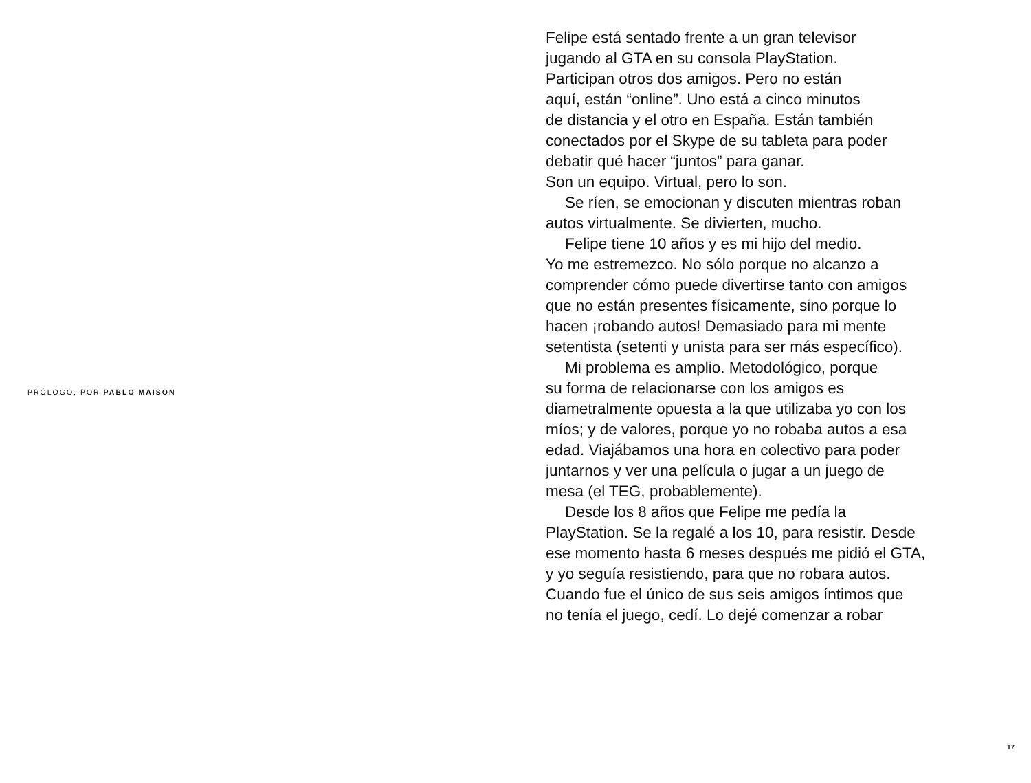PRÓLOGO, POR PABLO MAISON
Felipe está sentado frente a un gran televisor
jugando al GTA en su consola PlayStation.
Participan otros dos amigos. Pero no están
aquí, están “online”. Uno está a cinco minutos
de distancia y el otro en España. Están también
conectados por el Skype de su tableta para poder
debatir qué hacer “juntos” para ganar.
Son un equipo. Virtual, pero lo son.
Se ríen, se emocionan y discuten mientras roban
autos virtualmente. Se divierten, mucho.
Felipe tiene 10 años y es mi hijo del medio.
Yo me estremezco. No sólo porque no alcanzo a
comprender cómo puede divertirse tanto con amigos
que no están presentes físicamente, sino porque lo
hacen ¡robando autos! Demasiado para mi mente
setentista (setenti y unista para ser más específico).
Mi problema es amplio. Metodológico, porque
su forma de relacionarse con los amigos es
diametralmente opuesta a la que utilizaba yo con los
míos; y de valores, porque yo no robaba autos a esa
edad. Viajábamos una hora en colectivo para poder
juntarnos y ver una película o jugar a un juego de
mesa (el TEG, probablemente).
Desde los 8 años que Felipe me pedía la
PlayStation. Se la regalé a los 10, para resistir. Desde
ese momento hasta 6 meses después me pidió el GTA,
y yo seguía resistiendo, para que no robara autos.
Cuando fue el único de sus seis amigos íntimos que
no tenía el juego, cedí. Lo dejé comenzar a robar
17